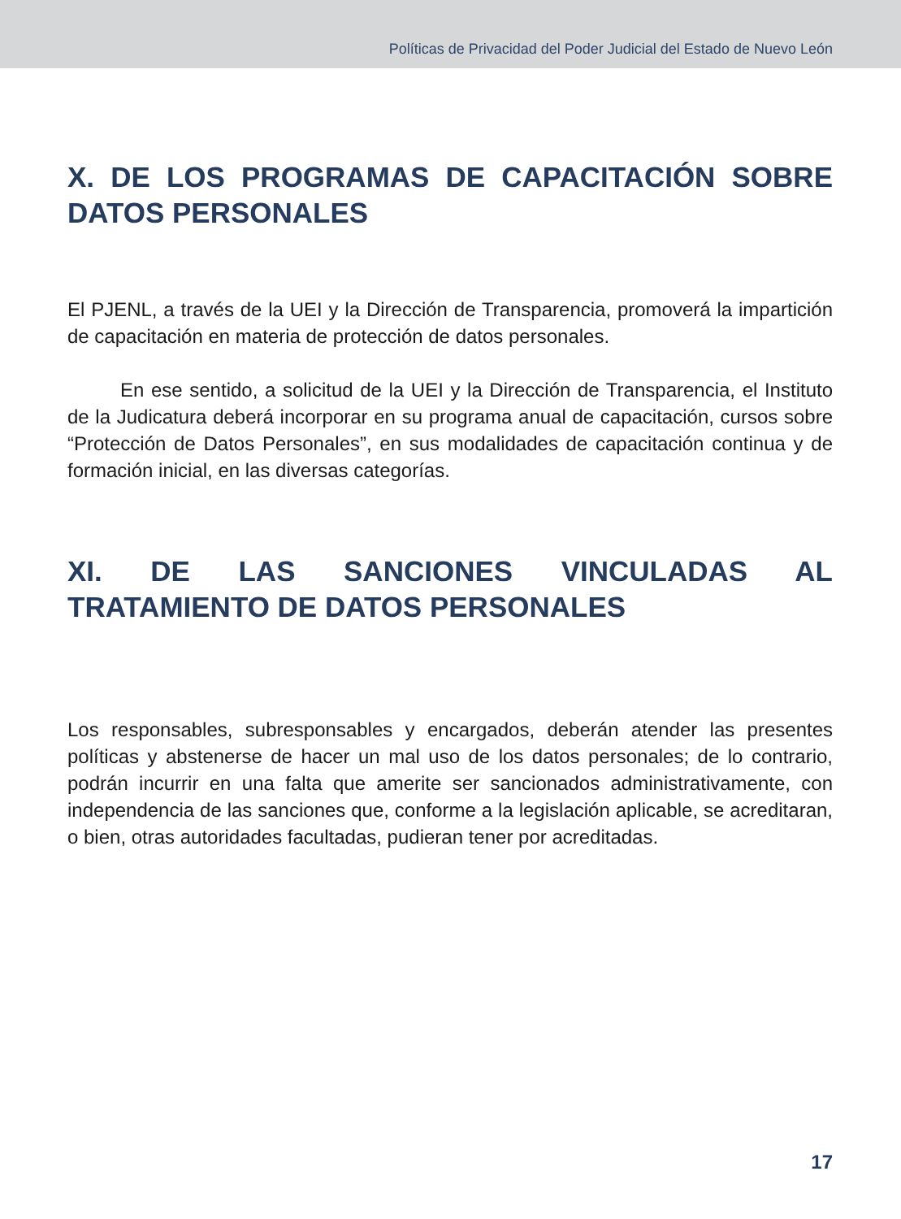Políticas de Privacidad del Poder Judicial del Estado de Nuevo León
X. DE LOS PROGRAMAS DE CAPACITACIÓN SOBRE DATOS PERSONALES
El PJENL, a través de la UEI y la Dirección de Transparencia, promoverá la impartición de capacitación en materia de protección de datos personales.
En ese sentido, a solicitud de la UEI y la Dirección de Transparencia, el Instituto de la Judicatura deberá incorporar en su programa anual de capacitación, cursos sobre “Protección de Datos Personales”, en sus modalidades de capacitación continua y de formación inicial, en las diversas categorías.
XI. DE LAS SANCIONES VINCULADAS AL TRATAMIENTO DE DATOS PERSONALES
Los responsables, subresponsables y encargados, deberán atender las presentes políticas y abstenerse de hacer un mal uso de los datos personales; de lo contrario, podrán incurrir en una falta que amerite ser sancionados administrativamente, con independencia de las sanciones que, conforme a la legislación aplicable, se acreditaran, o bien, otras autoridades facultadas, pudieran tener por acreditadas.
17